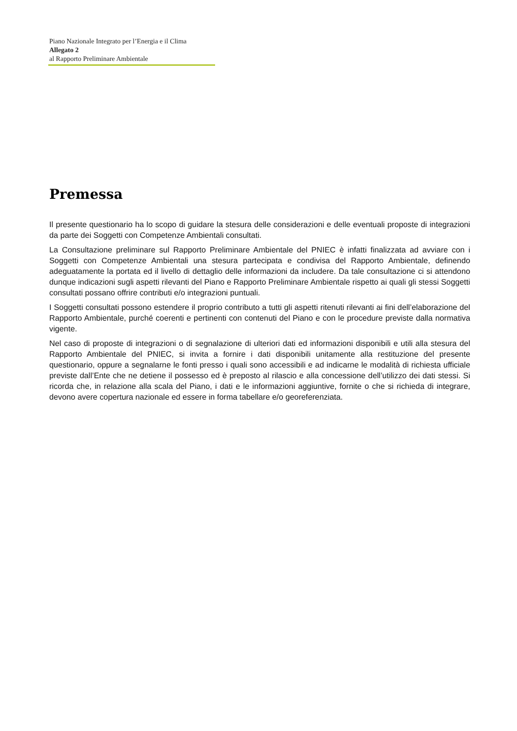Piano Nazionale Integrato per l’Energia e il Clima
Allegato 2
al Rapporto Preliminare Ambientale
Premessa
Il presente questionario ha lo scopo di guidare la stesura delle considerazioni e delle eventuali proposte di integrazioni da parte dei Soggetti con Competenze Ambientali consultati.
La Consultazione preliminare sul Rapporto Preliminare Ambientale del PNIEC è infatti finalizzata ad avviare con i Soggetti con Competenze Ambientali una stesura partecipata e condivisa del Rapporto Ambientale, definendo adeguatamente la portata ed il livello di dettaglio delle informazioni da includere. Da tale consultazione ci si attendono dunque indicazioni sugli aspetti rilevanti del Piano e Rapporto Preliminare Ambientale rispetto ai quali gli stessi Soggetti consultati possano offrire contributi e/o integrazioni puntuali.
I Soggetti consultati possono estendere il proprio contributo a tutti gli aspetti ritenuti rilevanti ai fini dell’elaborazione del Rapporto Ambientale, purché coerenti e pertinenti con contenuti del Piano e con le procedure previste dalla normativa vigente.
Nel caso di proposte di integrazioni o di segnalazione di ulteriori dati ed informazioni disponibili e utili alla stesura del Rapporto Ambientale del PNIEC, si invita a fornire i dati disponibili unitamente alla restituzione del presente questionario, oppure a segnalarne le fonti presso i quali sono accessibili e ad indicarne le modalità di richiesta ufficiale previste dall’Ente che ne detiene il possesso ed è preposto al rilascio e alla concessione dell’utilizzo dei dati stessi. Si ricorda che, in relazione alla scala del Piano, i dati e le informazioni aggiuntive, fornite o che si richieda di integrare, devono avere copertura nazionale ed essere in forma tabellare e/o georeferenziata.